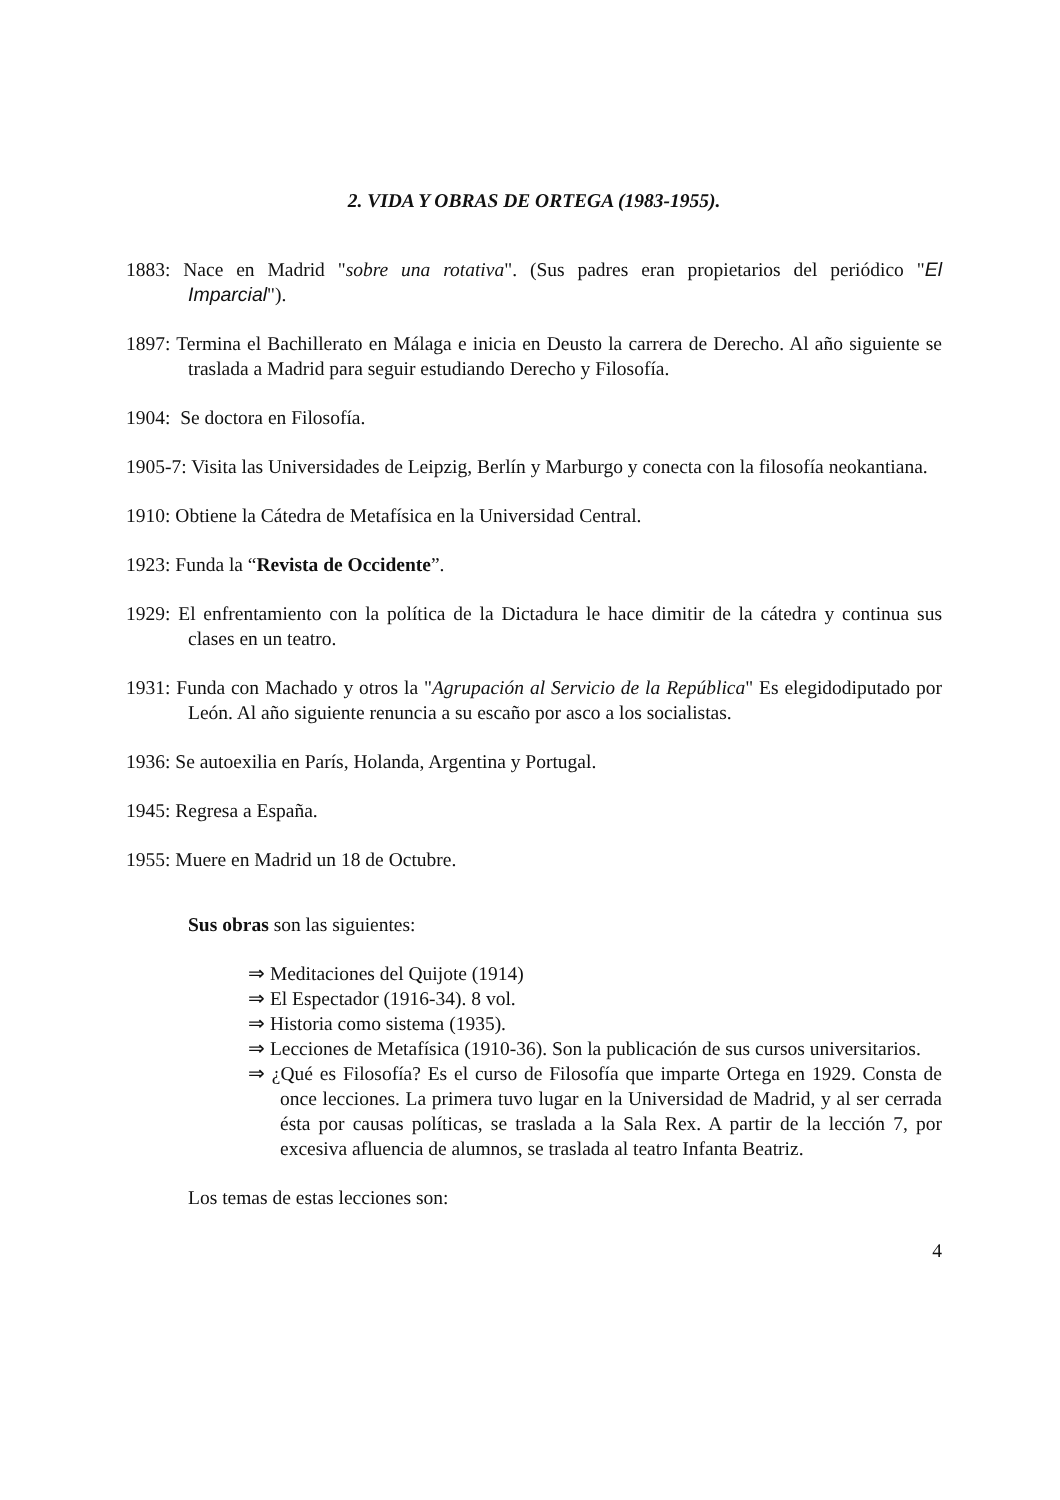2. VIDA Y OBRAS DE ORTEGA (1983-1955).
1883: Nace en Madrid "sobre una rotativa". (Sus padres eran propietarios del periódico "El Imparcial").
1897: Termina el Bachillerato en Málaga e inicia en Deusto la carrera de Derecho. Al año siguiente se traslada a Madrid para seguir estudiando Derecho y Filosofía.
1904: Se doctora en Filosofía.
1905-7: Visita las Universidades de Leipzig, Berlín y Marburgo y conecta con la filosofía neokantiana.
1910: Obtiene la Cátedra de Metafísica en la Universidad Central.
1923: Funda la “Revista de Occidente”.
1929: El enfrentamiento con la política de la Dictadura le hace dimitir de la cátedra y continua sus clases en un teatro.
1931: Funda con Machado y otros la "Agrupación al Servicio de la República" Es elegidodiputado por León. Al año siguiente renuncia a su escaño por asco a los socialistas.
1936: Se autoexilia en París, Holanda, Argentina y Portugal.
1945: Regresa a España.
1955: Muere en Madrid un 18 de Octubre.
Sus obras son las siguientes:
⇒ Meditaciones del Quijote (1914)
⇒ El Espectador (1916-34). 8 vol.
⇒ Historia como sistema (1935).
⇒ Lecciones de Metafísica (1910-36). Son la publicación de sus cursos universitarios.
⇒ ¿Qué es Filosofía? Es el curso de Filosofía que imparte Ortega en 1929. Consta de once lecciones. La primera tuvo lugar en la Universidad de Madrid, y al ser cerrada ésta por causas políticas, se traslada a la Sala Rex. A partir de la lección 7, por excesiva afluencia de alumnos, se traslada al teatro Infanta Beatriz.
Los temas de estas lecciones son:
4